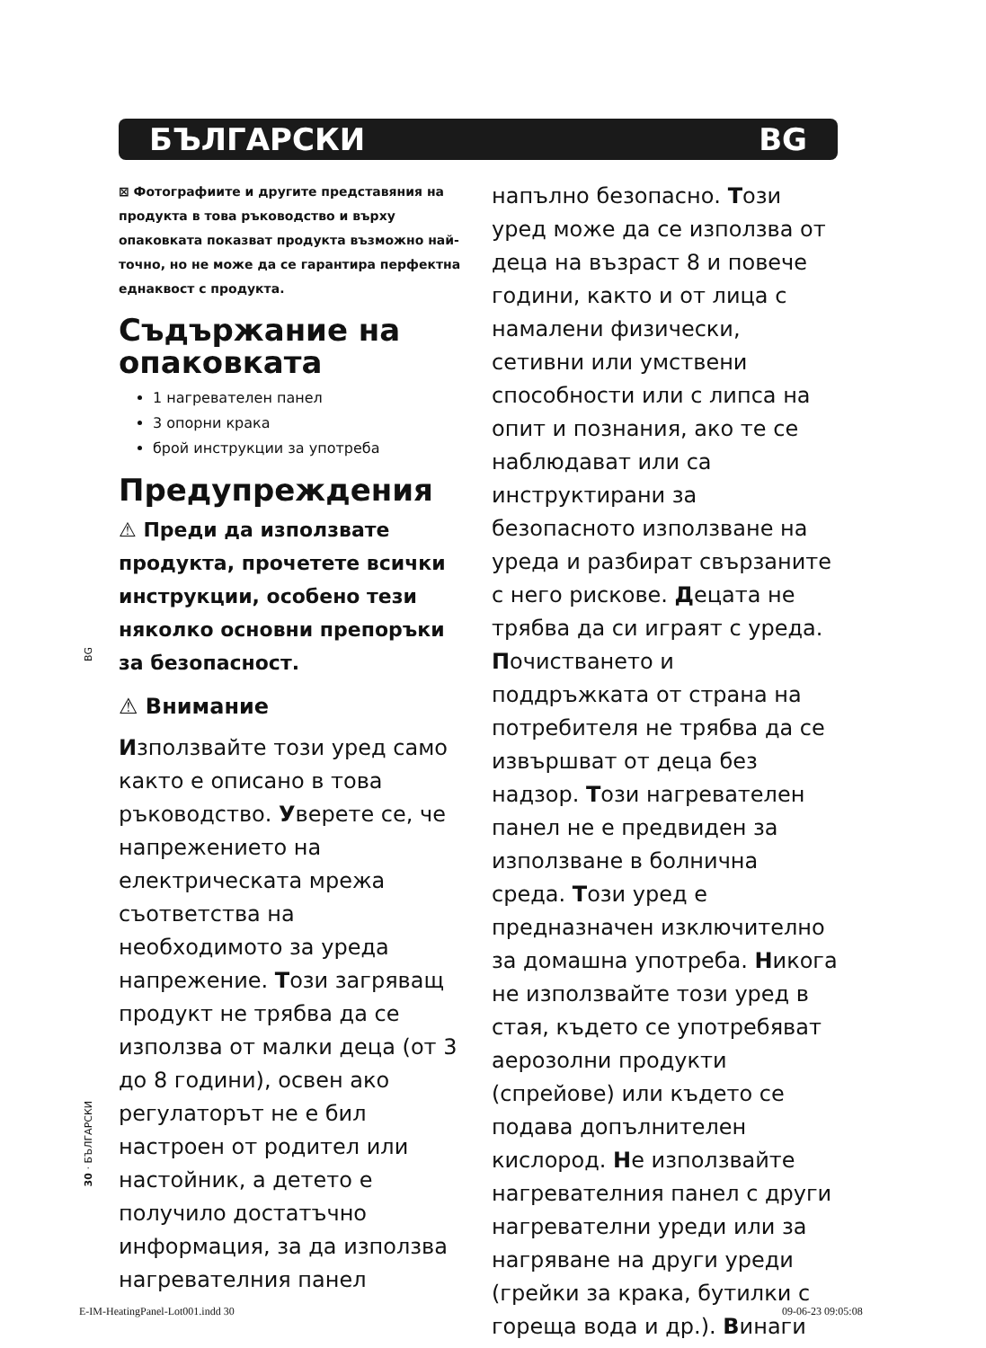БЪЛГАРСКИ BG
⊠ Фотографиите и другите представяния на продукта в това ръководство и върху опаковката показват продукта възможно най-точно, но не може да се гарантира перфектна еднаквост с продукта.
Съдържание на опаковката
1 нагревателен панел
3 опорни крака
брой инструкции за употреба
Предупреждения
⚠ Преди да използвате продукта, прочетете всички инструкции, особено тези няколко основни препоръки за безопасност.
⚠ Внимание
Използвайте този уред само както е описано в това ръководство. Уверете се, че напрежението на електрическата мрежа съответства на необходимото за уреда напрежение. Този загряващ продукт не трябва да се използва от малки деца (от 3 до 8 години), освен ако регулаторът не е бил настроен от родител или настойник, а детето е получило достатъчно информация, за да използва нагревателния панел
напълно безопасно. Този уред може да се използва от деца на възраст 8 и повече години, както и от лица с намалени физически, сетивни или умствени способности или с липса на опит и познания, ако те се наблюдават или са инструктирани за безопасното използване на уреда и разбират свързаните с него рискове. Децата не трябва да си играят с уреда. Почистването и поддръжката от страна на потребителя не трябва да се извършват от деца без надзор. Този нагревателен панел не е предвиден за използване в болнична среда. Този уред е предназначен изключително за домашна употреба. Никога не използвайте този уред в стая, където се употребяват аерозолни продукти (спрейове) или където се подава допълнителен кислород. Не използвайте нагревателния панел с други нагревателни уреди или за нагряване на други уреди (грейки за крака, бутилки с гореща вода и др.). Винаги
BG
30 · БЪЛГАРСКИ
E-IM-HeatingPanel-Lot001.indd 30
09-06-23 09:05:08